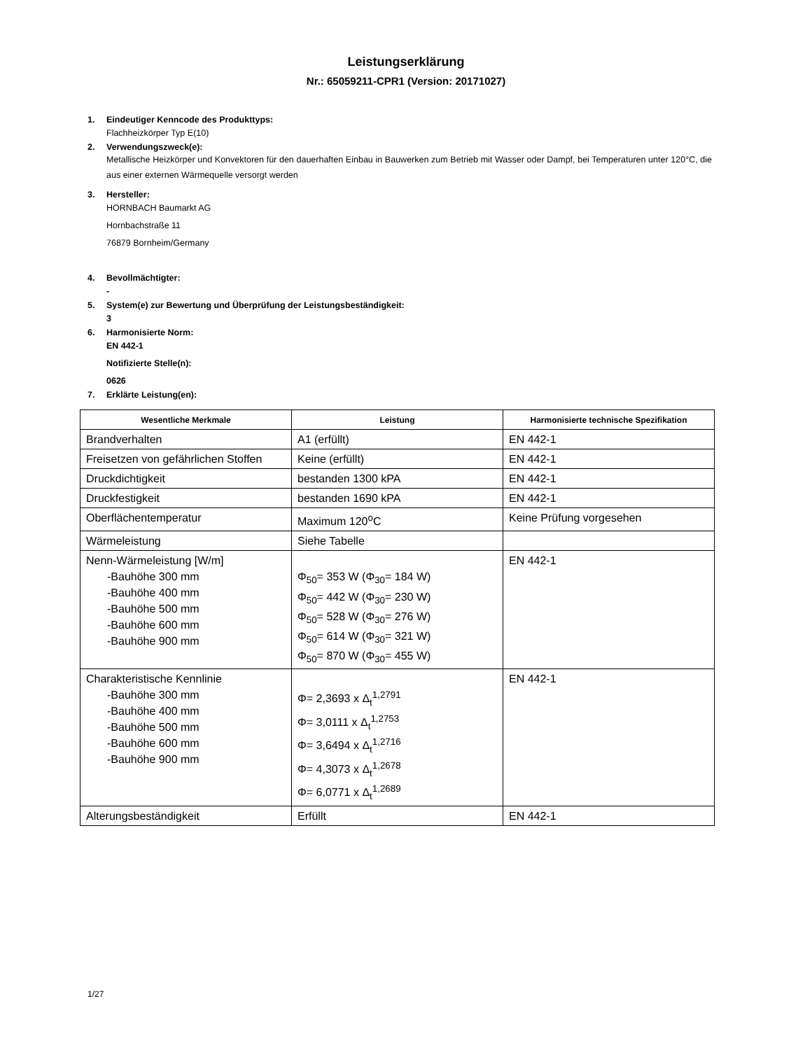Leistungserklärung
Nr.: 65059211-CPR1 (Version: 20171027)
1. Eindeutiger Kenncode des Produkttyps:
Flachheizkörper Typ E(10)
2. Verwendungszweck(e):
Metallische Heizkörper und Konvektoren für den dauerhaften Einbau in Bauwerken zum Betrieb mit Wasser oder Dampf, bei Temperaturen unter 120°C, die aus einer externen Wärmequelle versorgt werden
3. Hersteller:
HORNBACH Baumarkt AG
Hornbachstraße 11
76879 Bornheim/Germany
4. Bevollmächtigter:
-
5. System(e) zur Bewertung und Überprüfung der Leistungsbeständigkeit:
3
6. Harmonisierte Norm:
EN 442-1
Notifizierte Stelle(n):
0626
7. Erklärte Leistung(en):
| Wesentliche Merkmale | Leistung | Harmonisierte technische Spezifikation |
| --- | --- | --- |
| Brandverhalten | A1 (erfüllt) | EN 442-1 |
| Freisetzen von gefährlichen Stoffen | Keine (erfüllt) | EN 442-1 |
| Druckdichtigkeit | bestanden 1300 kPA | EN 442-1 |
| Druckfestigkeit | bestanden 1690 kPA | EN 442-1 |
| Oberflächentemperatur | Maximum 120<sup>o</sup>C | Keine Prüfung vorgesehen |
| Wärmeleistung | Siehe Tabelle | |
| Nenn-Wärmeleistung [W/m] -Bauhöhe 300 mm -Bauhöhe 400 mm -Bauhöhe 500 mm -Bauhöhe 600 mm -Bauhöhe 900 mm | Φ<sub>50</sub>= 353 W (Φ<sub>30</sub>= 184 W) Φ<sub>50</sub>= 442 W (Φ<sub>30</sub>= 230 W) Φ<sub>50</sub>= 528 W (Φ<sub>30</sub>= 276 W) Φ<sub>50</sub>= 614 W (Φ<sub>30</sub>= 321 W) Φ<sub>50</sub>= 870 W (Φ<sub>30</sub>= 455 W) | EN 442-1 |
| Charakteristische Kennlinie -Bauhöhe 300 mm -Bauhöhe 400 mm -Bauhöhe 500 mm -Bauhöhe 600 mm -Bauhöhe 900 mm | Φ= 2,3693 x Δ<sub>t</sub><sup>1,2791</sup> Φ= 3,0111 x Δ<sub>t</sub><sup>1,2753</sup> Φ= 3,6494 x Δ<sub>t</sub><sup>1,2716</sup> Φ= 4,3073 x Δ<sub>t</sub><sup>1,2678</sup> Φ= 6,0771 x Δ<sub>t</sub><sup>1,2689</sup> | EN 442-1 |
| Alterungsbeständigkeit | Erfüllt | EN 442-1 |
1/27